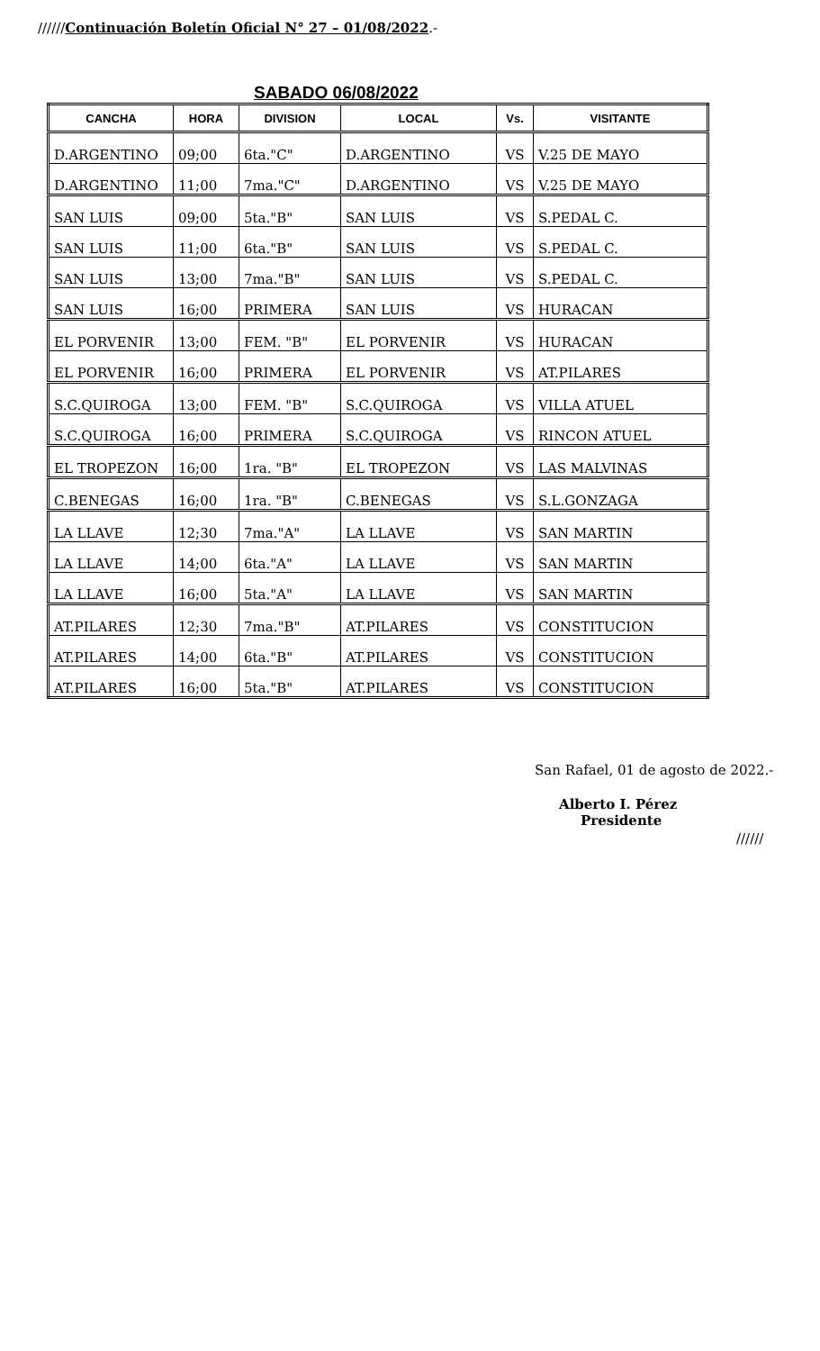//////Continuación Boletín Oficial N° 27 – 01/08/2022.-
SABADO 06/08/2022
| CANCHA | HORA | DIVISION | LOCAL | Vs. | VISITANTE |
| --- | --- | --- | --- | --- | --- |
| D.ARGENTINO | 09;00 | 6ta."C" | D.ARGENTINO | VS | V.25 DE MAYO |
| D.ARGENTINO | 11;00 | 7ma."C" | D.ARGENTINO | VS | V.25 DE MAYO |
| SAN LUIS | 09;00 | 5ta."B" | SAN LUIS | VS | S.PEDAL C. |
| SAN LUIS | 11;00 | 6ta."B" | SAN LUIS | VS | S.PEDAL C. |
| SAN LUIS | 13;00 | 7ma."B" | SAN LUIS | VS | S.PEDAL C. |
| SAN LUIS | 16;00 | PRIMERA | SAN LUIS | VS | HURACAN |
| EL PORVENIR | 13;00 | FEM. "B" | EL PORVENIR | VS | HURACAN |
| EL PORVENIR | 16;00 | PRIMERA | EL PORVENIR | VS | AT.PILARES |
| S.C.QUIROGA | 13;00 | FEM. "B" | S.C.QUIROGA | VS | VILLA ATUEL |
| S.C.QUIROGA | 16;00 | PRIMERA | S.C.QUIROGA | VS | RINCON ATUEL |
| EL TROPEZON | 16;00 | 1ra. "B" | EL TROPEZON | VS | LAS MALVINAS |
| C.BENEGAS | 16;00 | 1ra. "B" | C.BENEGAS | VS | S.L.GONZAGA |
| LA LLAVE | 12;30 | 7ma."A" | LA LLAVE | VS | SAN MARTIN |
| LA LLAVE | 14;00 | 6ta."A" | LA LLAVE | VS | SAN MARTIN |
| LA LLAVE | 16;00 | 5ta."A" | LA LLAVE | VS | SAN MARTIN |
| AT.PILARES | 12;30 | 7ma."B" | AT.PILARES | VS | CONSTITUCION |
| AT.PILARES | 14;00 | 6ta."B" | AT.PILARES | VS | CONSTITUCION |
| AT.PILARES | 16;00 | 5ta."B" | AT.PILARES | VS | CONSTITUCION |
San Rafael, 01 de agosto de 2022.-
Alberto I. Pérez
Presidente
//////